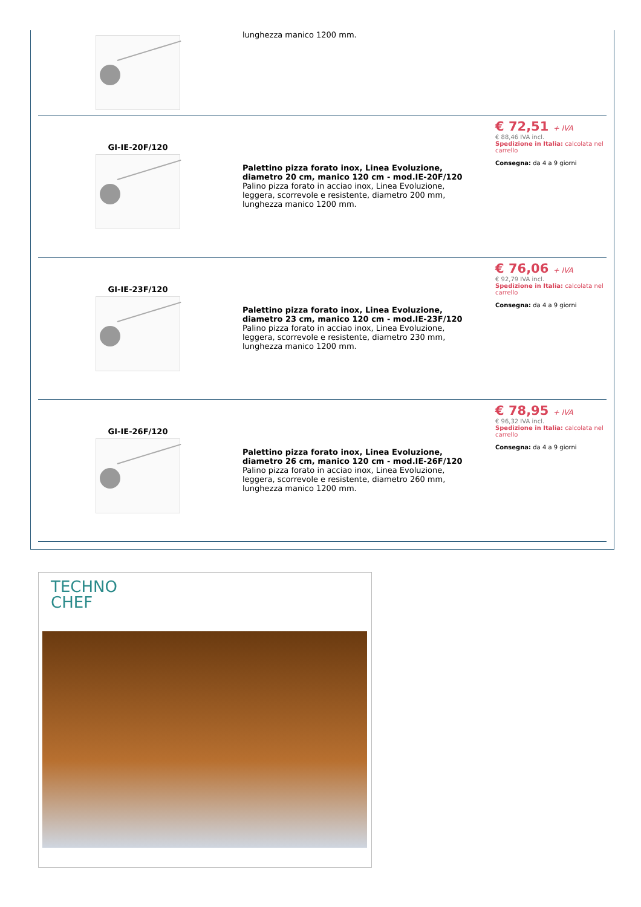| | lunghezza manico 1200 mm. | |
| GI-IE-20F/120 | Palettino pizza forato inox, Linea Evoluzione, diametro 20 cm, manico 120 cm - mod.IE-20F/120 Palino pizza forato in acciao inox, Linea Evoluzione, leggera, scorrevole e resistente, diametro 200 mm, lunghezza manico 1200 mm. | € 72,51 + IVA € 88,46 IVA incl. Spedizione in Italia: calcolata nel carrello Consegna: da 4 a 9 giorni |
| GI-IE-23F/120 | Palettino pizza forato inox, Linea Evoluzione, diametro 23 cm, manico 120 cm - mod.IE-23F/120 Palino pizza forato in acciao inox, Linea Evoluzione, leggera, scorrevole e resistente, diametro 230 mm, lunghezza manico 1200 mm. | € 76,06 + IVA € 92,79 IVA incl. Spedizione in Italia: calcolata nel carrello Consegna: da 4 a 9 giorni |
| GI-IE-26F/120 | Palettino pizza forato inox, Linea Evoluzione, diametro 26 cm, manico 120 cm - mod.IE-26F/120 Palino pizza forato in acciao inox, Linea Evoluzione, leggera, scorrevole e resistente, diametro 260 mm, lunghezza manico 1200 mm. | € 78,95 + IVA € 96,32 IVA incl. Spedizione in Italia: calcolata nel carrello Consegna: da 4 a 9 giorni |
TECHNO
CHEF